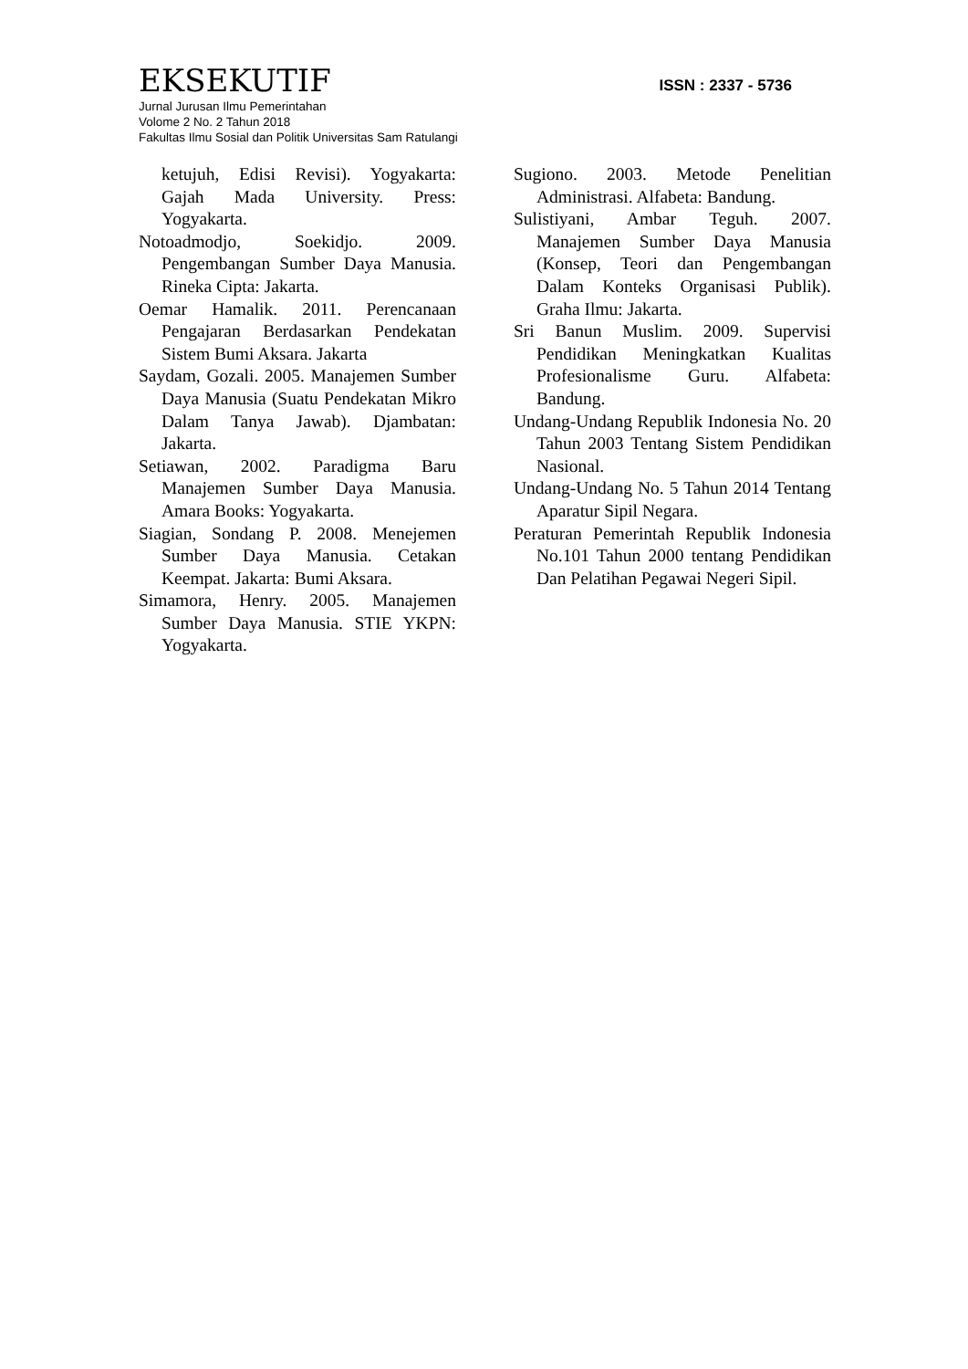EKSEKUTIF
ISSN : 2337 - 5736
Jurnal Jurusan Ilmu Pemerintahan
Volome 2 No. 2 Tahun 2018
Fakultas Ilmu Sosial dan Politik Universitas Sam Ratulangi
ketujuh, Edisi Revisi). Yogyakarta: Gajah Mada University. Press: Yogyakarta.
Notoadmodjo, Soekidjo. 2009. Pengembangan Sumber Daya Manusia. Rineka Cipta: Jakarta.
Oemar Hamalik. 2011. Perencanaan Pengajaran Berdasarkan Pendekatan Sistem Bumi Aksara. Jakarta
Saydam, Gozali. 2005. Manajemen Sumber Daya Manusia (Suatu Pendekatan Mikro Dalam Tanya Jawab). Djambatan: Jakarta.
Setiawan, 2002. Paradigma Baru Manajemen Sumber Daya Manusia. Amara Books: Yogyakarta.
Siagian, Sondang P. 2008. Menejemen Sumber Daya Manusia. Cetakan Keempat. Jakarta: Bumi Aksara.
Simamora, Henry. 2005. Manajemen Sumber Daya Manusia. STIE YKPN: Yogyakarta.
Sugiono. 2003. Metode Penelitian Administrasi. Alfabeta: Bandung.
Sulistiyani, Ambar Teguh. 2007. Manajemen Sumber Daya Manusia (Konsep, Teori dan Pengembangan Dalam Konteks Organisasi Publik). Graha Ilmu: Jakarta.
Sri Banun Muslim. 2009. Supervisi Pendidikan Meningkatkan Kualitas Profesionalisme Guru. Alfabeta: Bandung.
Undang-Undang Republik Indonesia No. 20 Tahun 2003 Tentang Sistem Pendidikan Nasional.
Undang-Undang No. 5 Tahun 2014 Tentang Aparatur Sipil Negara.
Peraturan Pemerintah Republik Indonesia No.101 Tahun 2000 tentang Pendidikan Dan Pelatihan Pegawai Negeri Sipil.